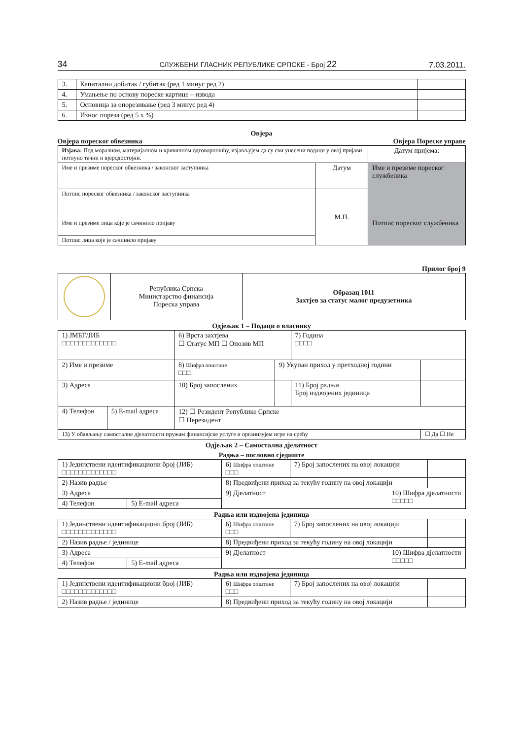34 СЛУЖБЕНИ ГЛАСНИК РЕПУБЛИКЕ СРПСКЕ - Број 22 7.03.2011.
| 3. | Капитални добитак / губитак (ред 1 минус ред 2) | |
| 4. | Умањење по основу пореске картице – извода | |
| 5. | Основица за опорезивање (ред 3 минус ред 4) | |
| 6. | Износ пореза (ред 5 x %) | |
Овјера
Овјера пореског обвезника Овјера Пореске управе
| Изјава: Под моралном, материјалном и кривичном одговорношћу, изјављујем да су сви унесени подаци у овој пријави потпуно тачни и вјеродостојни. | | Датум пријема: |
| Име и презиме пореског обвезника / законског заступника | Датум | Име и презиме пореског службеника |
| Потпис пореског обвезника / законског заступника | М.П. | |
| Име и презиме лица које је сачинило пријаву | | Потпис пореског службеника |
| Потпис лица које је сачинило пријаву | | |
Прилог број 9
| | Република Српска Министарство финансија Пореска управа | Образац 1011 Захтјев за статус малог предузетника |
Одјељак 1 – Подаци о власнику
| 1) ЈМБГ/ЈИБ □□□□□□□□□□□□□ | | 6) Врста захтјева ☐ Статус МП ☐ Опозив МП | | 7) Година □□□□ | |
| 2) Име и презиме | | 8) Шифра општине □□□ | 9) Укупан приход у претходној години | | |
| 3) Адреса | | 10) Број запослених | | 11) Број радњи Број издвојених јединица | |
| 4) Телефон | 5) E-mail адреса | 12) ☐ Резидент Републике Српске ☐ Нерезидент | | | |
| 13) У обављању самосталне дјелатности пружам финансијске услуге и организујем игре на срећу | | | | | ☐ Да ☐ Не |
Одјељак 2 – Самостална дјелатност
Радња – пословно сједиште
| 1) Јединствени идентификациони број (ЈИБ) □□□□□□□□□□□□□ | | 6) Шифра општине □□□ | 7) Број запослених на овој локацији | |
| 2) Назив радње | | 8) Предвиђени приход за текућу годину на овој локацији | | |
| 3) Адреса | | 9) Дјелатност 10) Шифра дјелатности □□□□□ | | |
| 4) Телефон | 5) E-mail адреса | | | |
Радња или издвојена јединица
| 1) Јединствени идентификациони број (ЈИБ) □□□□□□□□□□□□□ | | 6) Шифра општине □□□ | 7) Број запослених на овој локацији | |
| 2) Назив радње / јединице | | 8) Предвиђени приход за текућу годину на овој локацији | | |
| 3) Адреса | | 9) Дјелатност 10) Шифра дјелатности □□□□□ | | |
| 4) Телефон | 5) E-mail адреса | | | |
Радња или издвојена јединица
| 1) Јединствени идентификациони број (ЈИБ) □□□□□□□□□□□□□ | 6) Шифра општине □□□ | 7) Број запослених на овој локацији | |
| 2) Назив радње / јединице | 8) Предвиђени приход за текућу годину на овој локацији | | |